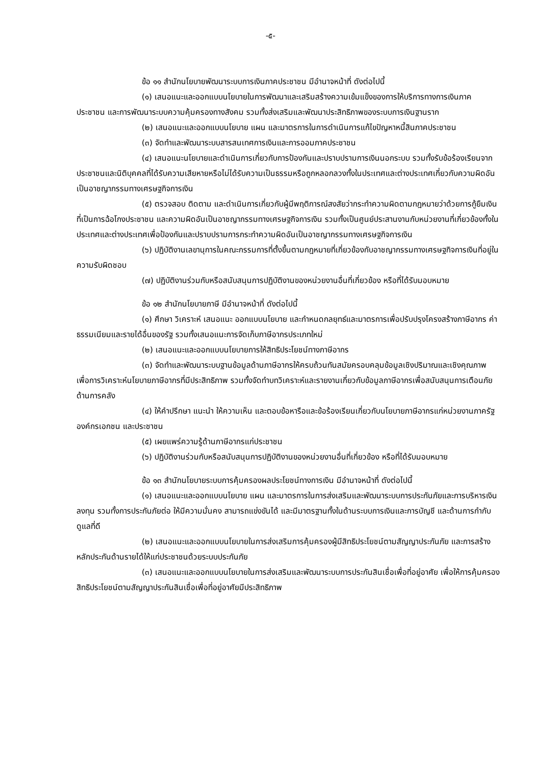-๕-
ข้อ ๑๑ สำนักนโยบายพัฒนาระบบการเงินภาคประชาชน มีอำนาจหน้าที่ ดังต่อไปนี้
(๑) เสนอแนะและออกแบบนโยบายในการพัฒนาและเสริมสร้างความเข้มแข็งของการให้บริการทางการเงินภาคประชาชน และการพัฒนาระบบความคุ้มครองทางสังคม รวมทั้งส่งเสริมและพัฒนาประสิทธิภาพของระบบการเงินฐานราก
(๒) เสนอแนะและออกแบบนโยบาย แผน และมาตรการในการดำเนินการแก้ไขปัญหาหนี้สินภาคประชาชน
(๓) จัดทำและพัฒนาระบบสารสนเทศการเงินและการออมภาคประชาชน
(๔) เสนอแนะนโยบายและดำเนินการเกี่ยวกับการป้องกันและปราบปรามการเงินนอกระบบ รวมทั้งรับข้อร้องเรียนจากประชาชนและนิติบุคคลที่ได้รับความเสียหายหรือไม่ได้รับความเป็นธรรมหรือถูกหลอกลวงทั้งในประเทศและต่างประเทศเกี่ยวกับความผิดอันเป็นอาชญากรรมทางเศรษฐกิจการเงิน
(๕) ตรวจสอบ ติดตาม และดำเนินการเกี่ยวกับผู้มีพฤติการณ์สงสัยว่ากระทำความผิดตามกฎหมายว่าด้วยการกู้ยืมเงินที่เป็นการฉ้อโกงประชาชน และความผิดอันเป็นอาชญากรรมทางเศรษฐกิจการเงิน รวมทั้งเป็นศูนย์ประสานงานกับหน่วยงานที่เกี่ยวข้องทั้งในประเทศและต่างประเทศเพื่อป้องกันและปราบปรามการกระทำความผิดอันเป็นอาชญากรรมทางเศรษฐกิจการเงิน
(๖) ปฏิบัติงานเลขานุการในคณะกรรมการที่ตั้งขึ้นตามกฎหมายที่เกี่ยวข้องกับอาชญากรรมทางเศรษฐกิจการเงินที่อยู่ในความรับผิดชอบ
(๗) ปฏิบัติงานร่วมกับหรือสนับสนุนการปฏิบัติงานของหน่วยงานอื่นที่เกี่ยวข้อง หรือที่ได้รับมอบหมาย
ข้อ ๑๒ สำนักนโยบายภาษี มีอำนาจหน้าที่ ดังต่อไปนี้
(๑) ศึกษา วิเคราะห์ เสนอแนะ ออกแบบนโยบาย และกำหนดกลยุทธ์และมาตรการเพื่อปรับปรุงโครงสร้างภาษีอากร ค่าธรรมเนียมและรายได้อื่นของรัฐ รวมทั้งเสนอแนะการจัดเก็บภาษีอากรประเภทใหม่
(๒) เสนอแนะและออกแบบนโยบายการให้สิทธิประโยชน์ทางภาษีอากร
(๓) จัดทำและพัฒนาระบบฐานข้อมูลด้านภาษีอากรให้ครบถ้วนทันสมัยครอบคลุมข้อมูลเชิงปริมาณและเชิงคุณภาพ เพื่อการวิเคราะห์นโยบายภาษีอากรที่มีประสิทธิภาพ รวมทั้งจัดทำบทวิเคราะห์และรายงานเกี่ยวกับข้อมูลภาษีอากรเพื่อสนับสนุนการเตือนภัยด้านการคลัง
(๔) ให้คำปรึกษา แนะนำ ให้ความเห็น และตอบข้อหารือและข้อร้องเรียนเกี่ยวกับนโยบายภาษีอากรแก่หน่วยงานภาครัฐ องค์กรเอกชน และประชาชน
(๕) เผยแพร่ความรู้ด้านภาษีอากรแก่ประชาชน
(๖) ปฏิบัติงานร่วมกับหรือสนับสนุนการปฏิบัติงานของหน่วยงานอื่นที่เกี่ยวข้อง หรือที่ได้รับมอบหมาย
ข้อ ๑๓ สำนักนโยบายระบบการคุ้มครองผลประโยชน์ทางการเงิน มีอำนาจหน้าที่ ดังต่อไปนี้
(๑) เสนอแนะและออกแบบนโยบาย แผน และมาตรการในการส่งเสริมและพัฒนาระบบการประกันภัยและการบริหารเงินลงทุน รวมทั้งการประกันภัยต่อ ให้มีความมั่นคง สามารถแข่งขันได้ และมีมาตรฐานทั้งในด้านระบบการเงินและการบัญชี และด้านการกำกับดูแลที่ดี
(๒) เสนอแนะและออกแบบนโยบายในการส่งเสริมการคุ้มครองผู้มีสิทธิประโยชน์ตามสัญญาประกันภัย และการสร้างหลักประกันด้านรายได้ให้แก่ประชาชนด้วยระบบประกันภัย
(๓) เสนอแนะและออกแบบนโยบายในการส่งเสริมและพัฒนาระบบการประกันสินเชื่อเพื่อที่อยู่อาศัย เพื่อให้การคุ้มครองสิทธิประโยชน์ตามสัญญาประกันสินเชื่อเพื่อที่อยู่อาศัยมีประสิทธิภาพ